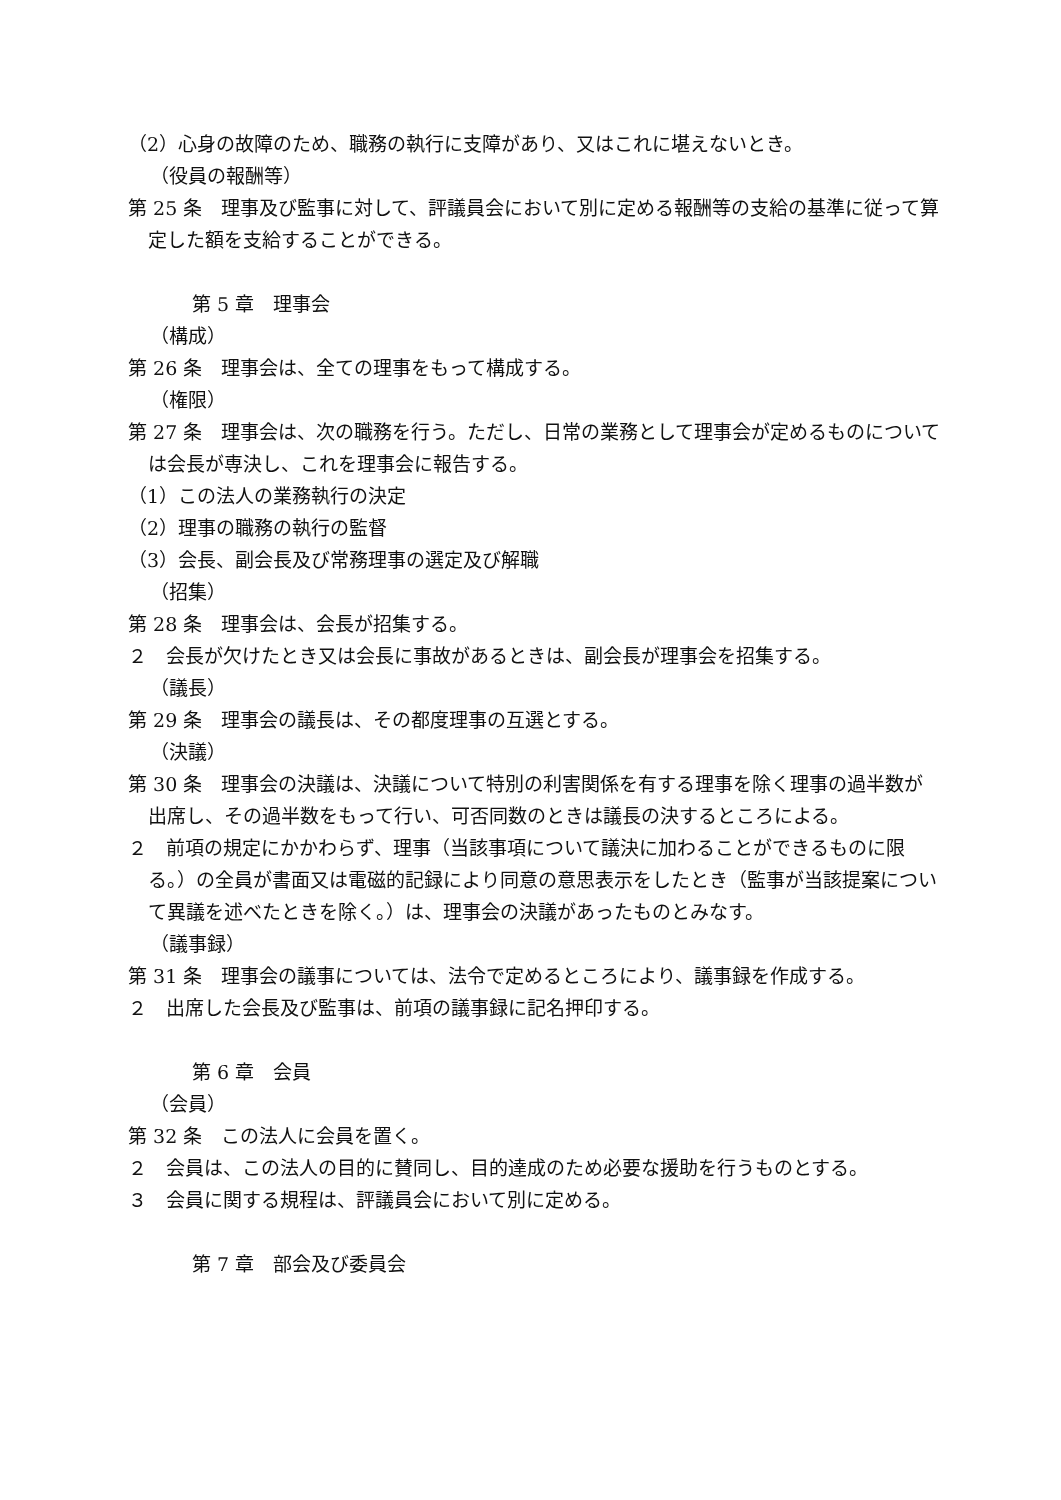（2）心身の故障のため、職務の執行に支障があり、又はこれに堪えないとき。
（役員の報酬等）
第 25 条　理事及び監事に対して、評議員会において別に定める報酬等の支給の基準に従って算定した額を支給することができる。
第 5 章　理事会
（構成）
第 26 条　理事会は、全ての理事をもって構成する。
（権限）
第 27 条　理事会は、次の職務を行う。ただし、日常の業務として理事会が定めるものについては会長が専決し、これを理事会に報告する。
（1）この法人の業務執行の決定
（2）理事の職務の執行の監督
（3）会長、副会長及び常務理事の選定及び解職
（招集）
第 28 条　理事会は、会長が招集する。
２　会長が欠けたとき又は会長に事故があるときは、副会長が理事会を招集する。
（議長）
第 29 条　理事会の議長は、その都度理事の互選とする。
（決議）
第 30 条　理事会の決議は、決議について特別の利害関係を有する理事を除く理事の過半数が出席し、その過半数をもって行い、可否同数のときは議長の決するところによる。
２　前項の規定にかかわらず、理事（当該事項について議決に加わることができるものに限る。）の全員が書面又は電磁的記録により同意の意思表示をしたとき（監事が当該提案について異議を述べたときを除く。）は、理事会の決議があったものとみなす。
（議事録）
第 31 条　理事会の議事については、法令で定めるところにより、議事録を作成する。
２　出席した会長及び監事は、前項の議事録に記名押印する。
第 6 章　会員
（会員）
第 32 条　この法人に会員を置く。
２　会員は、この法人の目的に賛同し、目的達成のため必要な援助を行うものとする。
３　会員に関する規程は、評議員会において別に定める。
第 7 章　部会及び委員会